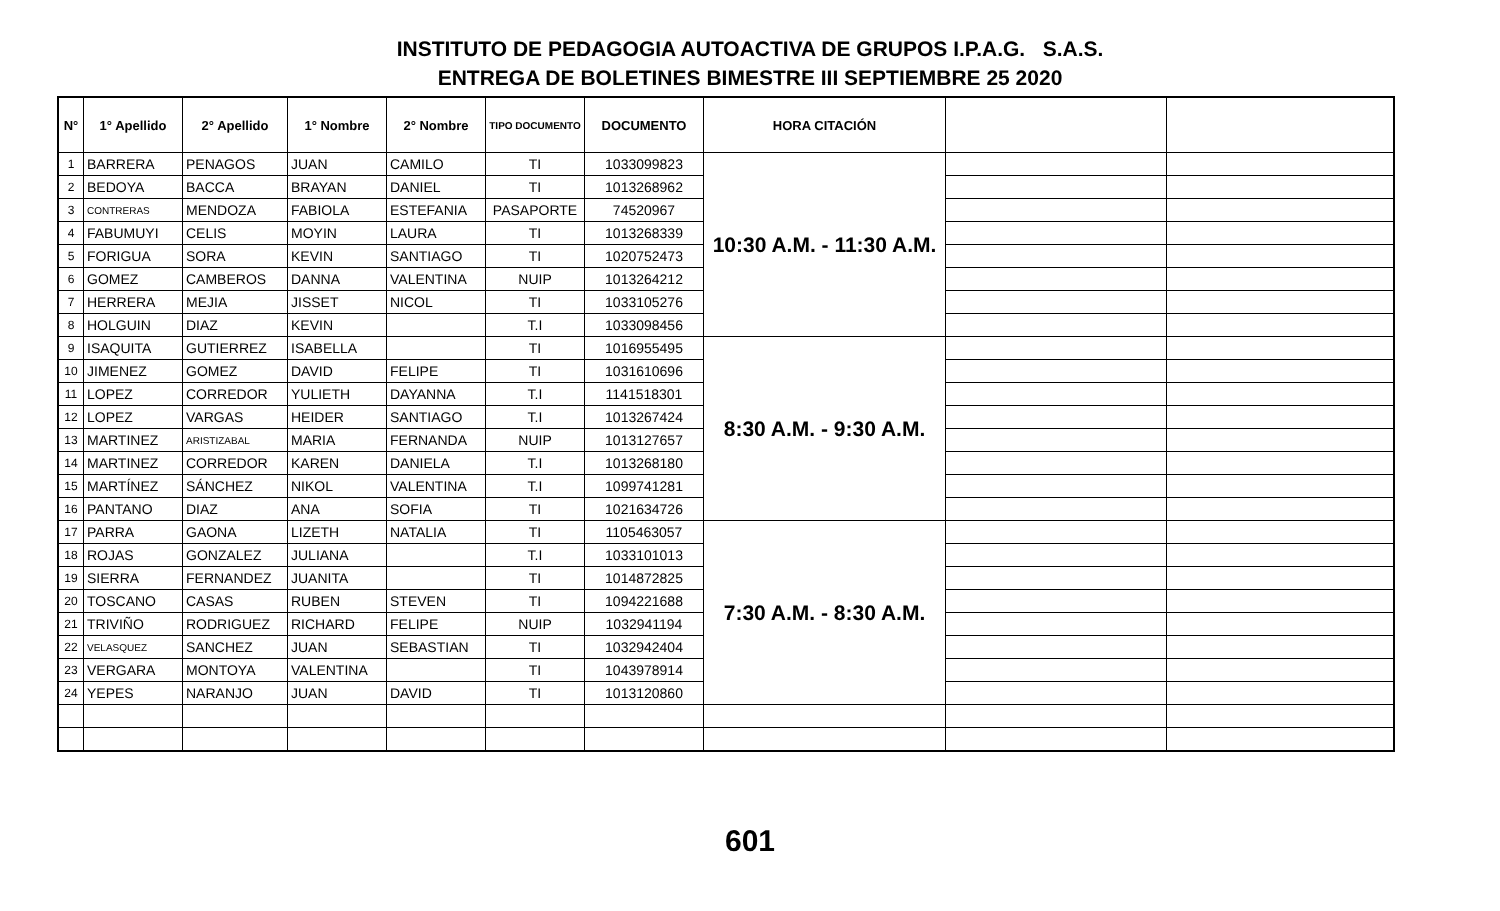INSTITUTO DE PEDAGOGIA AUTOACTIVA DE GRUPOS I.P.A.G. S.A.S.
ENTREGA DE BOLETINES BIMESTRE III SEPTIEMBRE 25 2020
| N° | 1° Apellido | 2° Apellido | 1° Nombre | 2° Nombre | TIPO DOCUMENTO | DOCUMENTO | HORA CITACIÓN | | |
| --- | --- | --- | --- | --- | --- | --- | --- | --- | --- |
| 1 | BARRERA | PENAGOS | JUAN | CAMILO | TI | 1033099823 | 10:30 A.M. - 11:30 A.M. | | |
| 2 | BEDOYA | BACCA | BRAYAN | DANIEL | TI | 1013268962 | | | |
| 3 | CONTRERAS | MENDOZA | FABIOLA | ESTEFANIA | PASAPORTE | 74520967 | | | |
| 4 | FABUMUYI | CELIS | MOYIN | LAURA | TI | 1013268339 | | | |
| 5 | FORIGUA | SORA | KEVIN | SANTIAGO | TI | 1020752473 | | | |
| 6 | GOMEZ | CAMBEROS | DANNA | VALENTINA | NUIP | 1013264212 | | | |
| 7 | HERRERA | MEJIA | JISSET | NICOL | TI | 1033105276 | | | |
| 8 | HOLGUIN | DIAZ | KEVIN | | T.I | 1033098456 | | | |
| 9 | ISAQUITA | GUTIERREZ | ISABELLA | | TI | 1016955495 | 8:30 A.M. - 9:30 A.M. | | |
| 10 | JIMENEZ | GOMEZ | DAVID | FELIPE | TI | 1031610696 | | | |
| 11 | LOPEZ | CORREDOR | YULIETH | DAYANNA | T.I | 1141518301 | | | |
| 12 | LOPEZ | VARGAS | HEIDER | SANTIAGO | T.I | 1013267424 | | | |
| 13 | MARTINEZ | ARISTIZABAL | MARIA | FERNANDA | NUIP | 1013127657 | | | |
| 14 | MARTINEZ | CORREDOR | KAREN | DANIELA | T.I | 1013268180 | | | |
| 15 | MARTÍNEZ | SÁNCHEZ | NIKOL | VALENTINA | T.I | 1099741281 | | | |
| 16 | PANTANO | DIAZ | ANA | SOFIA | TI | 1021634726 | | | |
| 17 | PARRA | GAONA | LIZETH | NATALIA | TI | 1105463057 | 7:30 A.M. - 8:30 A.M. | | |
| 18 | ROJAS | GONZALEZ | JULIANA | | T.I | 1033101013 | | | |
| 19 | SIERRA | FERNANDEZ | JUANITA | | TI | 1014872825 | | | |
| 20 | TOSCANO | CASAS | RUBEN | STEVEN | TI | 1094221688 | | | |
| 21 | TRIVIÑO | RODRIGUEZ | RICHARD | FELIPE | NUIP | 1032941194 | | | |
| 22 | VELASQUEZ | SANCHEZ | JUAN | SEBASTIAN | TI | 1032942404 | | | |
| 23 | VERGARA | MONTOYA | VALENTINA | | TI | 1043978914 | | | |
| 24 | YEPES | NARANJO | JUAN | DAVID | TI | 1013120860 | | | |
601